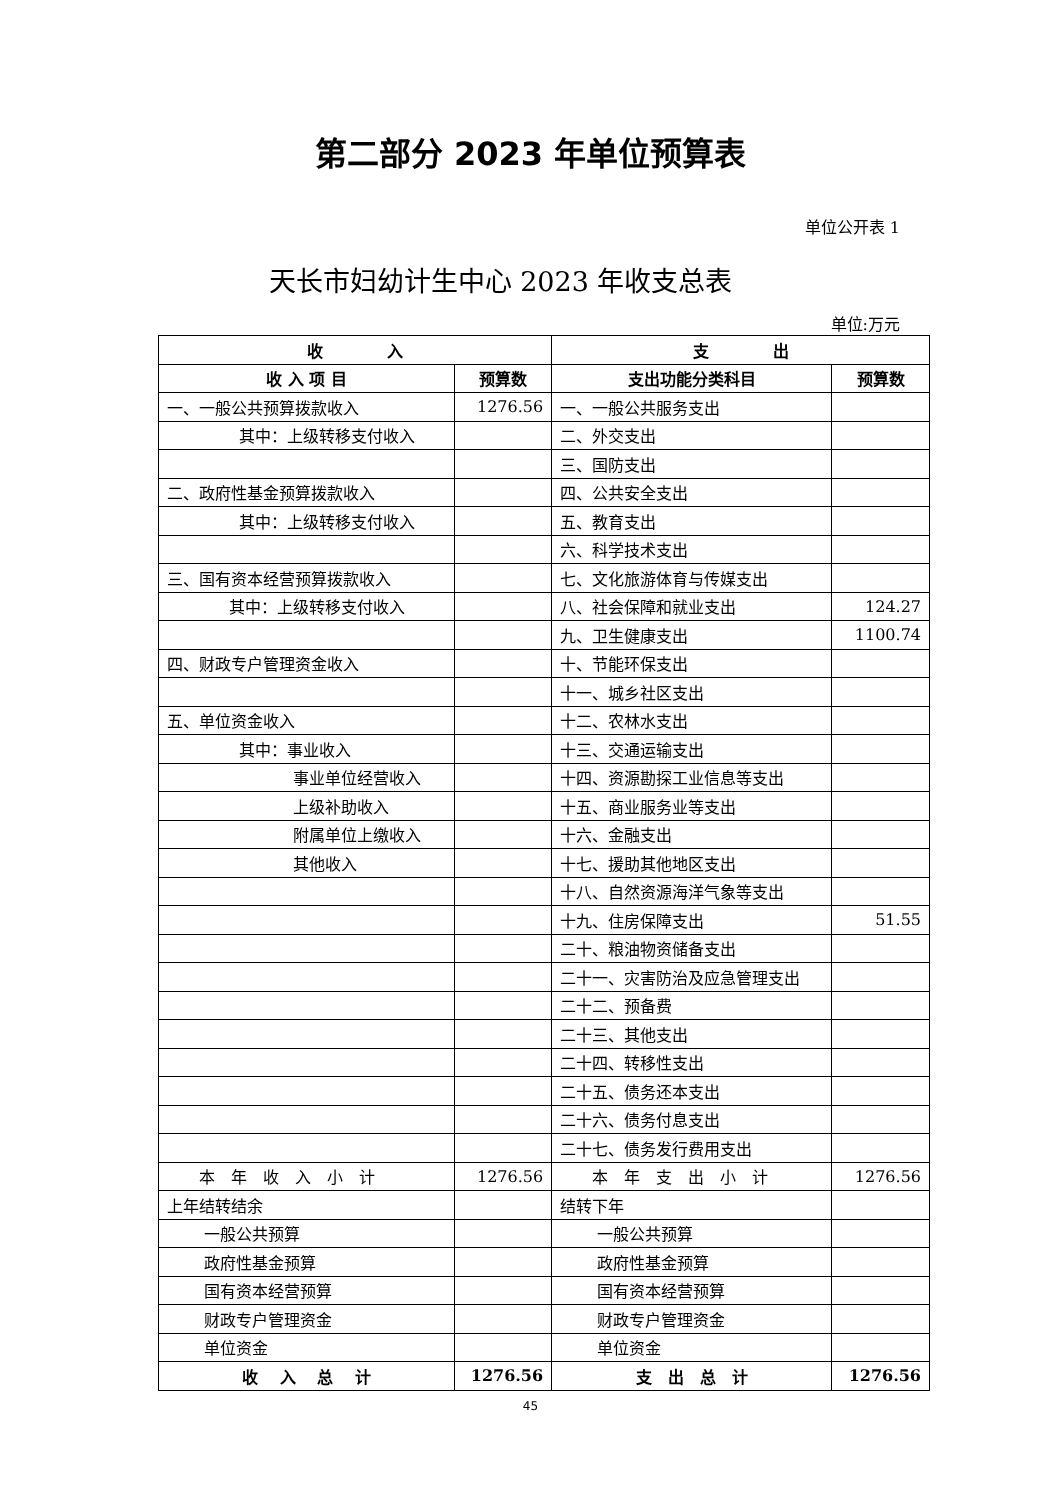第二部分 2023 年单位预算表
单位公开表 1
天长市妇幼计生中心 2023 年收支总表
单位:万元
| 收 入 | | 支 出 | |
| --- | --- | --- | --- |
| 收 入 项 目 | 预算数 | 支出功能分类科目 | 预算数 |
| 一、一般公共预算拨款收入 | 1276.56 | 一、一般公共服务支出 | |
| 其中：上级转移支付收入 | | 二、外交支出 | |
| | | 三、国防支出 | |
| 二、政府性基金预算拨款收入 | | 四、公共安全支出 | |
| 其中：上级转移支付收入 | | 五、教育支出 | |
| | | 六、科学技术支出 | |
| 三、国有资本经营预算拨款收入 | | 七、文化旅游体育与传媒支出 | |
| 其中：上级转移支付收入 | | 八、社会保障和就业支出 | 124.27 |
| | | 九、卫生健康支出 | 1100.74 |
| 四、财政专户管理资金收入 | | 十、节能环保支出 | |
| | | 十一、城乡社区支出 | |
| 五、单位资金收入 | | 十二、农林水支出 | |
| 其中：事业收入 | | 十三、交通运输支出 | |
| 事业单位经营收入 | | 十四、资源勘探工业信息等支出 | |
| 上级补助收入 | | 十五、商业服务业等支出 | |
| 附属单位上缴收入 | | 十六、金融支出 | |
| 其他收入 | | 十七、援助其他地区支出 | |
| | | 十八、自然资源海洋气象等支出 | |
| | | 十九、住房保障支出 | 51.55 |
| | | 二十、粮油物资储备支出 | |
| | | 二十一、灾害防治及应急管理支出 | |
| | | 二十二、预备费 | |
| | | 二十三、其他支出 | |
| | | 二十四、转移性支出 | |
| | | 二十五、债务还本支出 | |
| | | 二十六、债务付息支出 | |
| | | 二十七、债务发行费用支出 | |
| 本 年 收 入 小 计 | 1276.56 | 本 年 支 出 小 计 | 1276.56 |
| 上年结转结余 | | 结转下年 | |
| 一般公共预算 | | 一般公共预算 | |
| 政府性基金预算 | | 政府性基金预算 | |
| 国有资本经营预算 | | 国有资本经营预算 | |
| 财政专户管理资金 | | 财政专户管理资金 | |
| 单位资金 | | 单位资金 | |
| 收 入 总 计 | 1276.56 | 支 出 总 计 | 1276.56 |
45